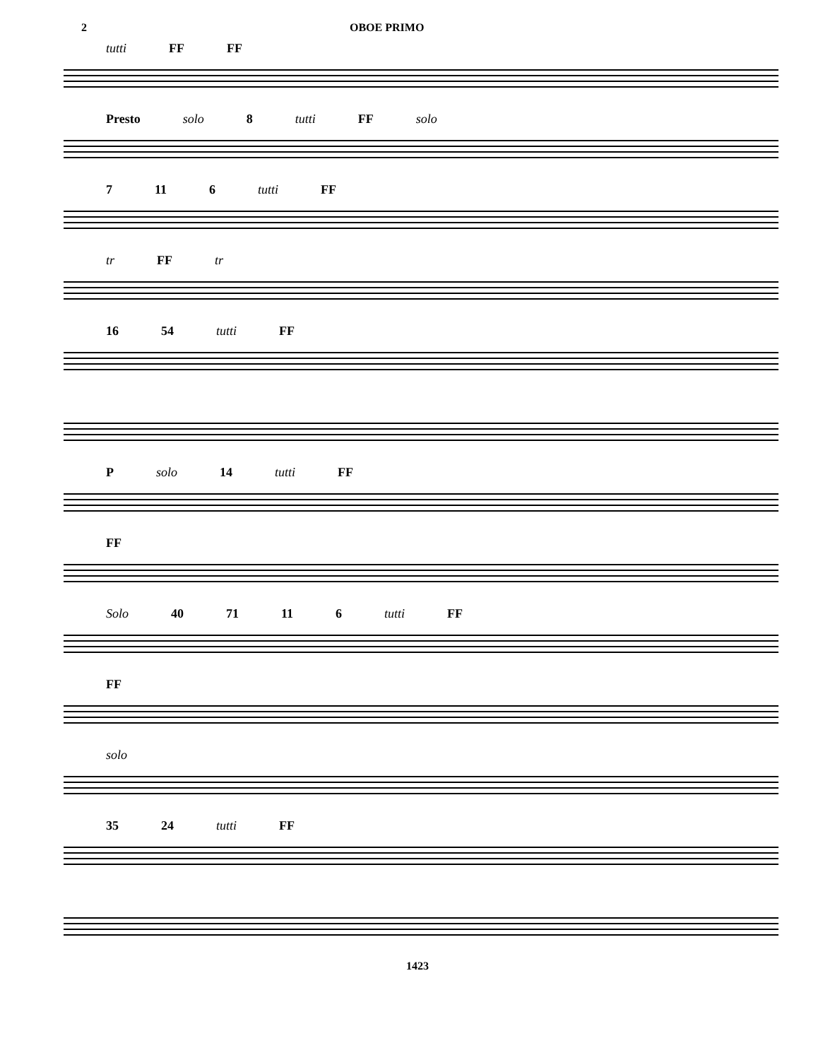2 OBOE PRIMO
tutti FF FF
Presto solo 8 tutti FF solo
7 11 6 tutti FF
tr FF tr
16 54 tutti FF
Psolo 14 tutti FF
FF
Solo 40 71 11 6 tutti FF
FF
solo
35 24 tutti FF
1423